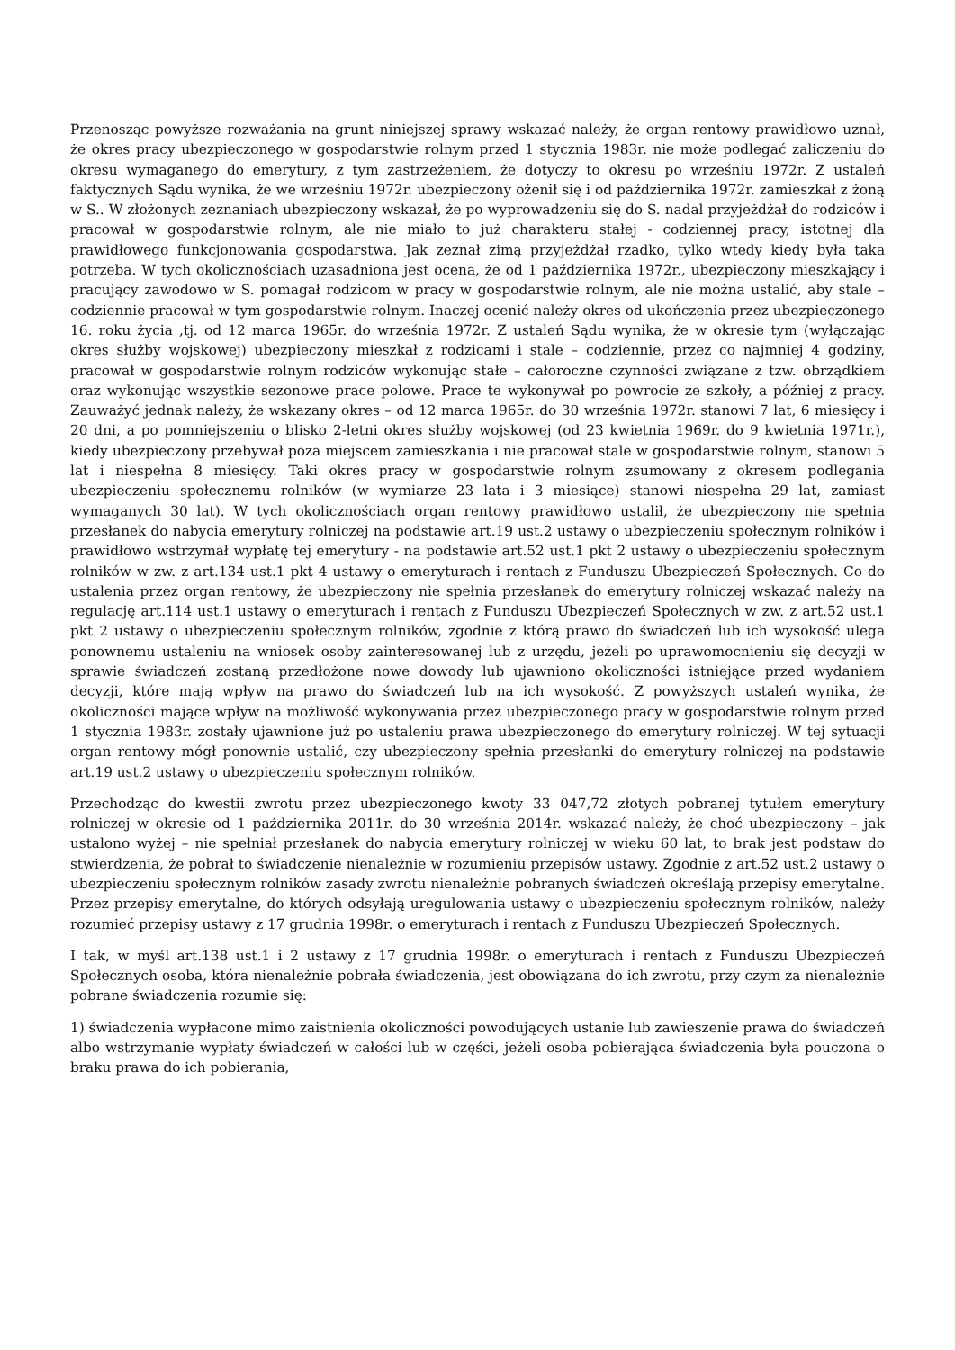Przenosząc powyższe rozważania na grunt niniejszej sprawy wskazać należy, że organ rentowy prawidłowo uznał, że okres pracy ubezpieczonego w gospodarstwie rolnym przed 1 stycznia 1983r. nie może podlegać zaliczeniu do okresu wymaganego do emerytury, z tym zastrzeżeniem, że dotyczy to okresu po wrześniu 1972r. Z ustaleń faktycznych Sądu wynika, że we wrześniu 1972r. ubezpieczony ożenił się i od października 1972r. zamieszkał z żoną w S.. W złożonych zeznaniach ubezpieczony wskazał, że po wyprowadzeniu się do S. nadal przyjeżdżał do rodziców i pracował w gospodarstwie rolnym, ale nie miało to już charakteru stałej - codziennej pracy, istotnej dla prawidłowego funkcjonowania gospodarstwa. Jak zeznał zimą przyjeżdżał rzadko, tylko wtedy kiedy była taka potrzeba. W tych okolicznościach uzasadniona jest ocena, że od 1 października 1972r., ubezpieczony mieszkający i pracujący zawodowo w S. pomagał rodzicom w pracy w gospodarstwie rolnym, ale nie można ustalić, aby stale – codziennie pracował w tym gospodarstwie rolnym. Inaczej ocenić należy okres od ukończenia przez ubezpieczonego 16. roku życia ,tj. od 12 marca 1965r. do września 1972r. Z ustaleń Sądu wynika, że w okresie tym (wyłączając okres służby wojskowej) ubezpieczony mieszkał z rodzicami i stale – codziennie, przez co najmniej 4 godziny, pracował w gospodarstwie rolnym rodziców wykonując stałe – całoroczne czynności związane z tzw. obrządkiem oraz wykonując wszystkie sezonowe prace polowe. Prace te wykonywał po powrocie ze szkoły, a później z pracy. Zauważyć jednak należy, że wskazany okres – od 12 marca 1965r. do 30 września 1972r. stanowi 7 lat, 6 miesięcy i 20 dni, a po pomniejszeniu o blisko 2-letni okres służby wojskowej (od 23 kwietnia 1969r. do 9 kwietnia 1971r.), kiedy ubezpieczony przebywał poza miejscem zamieszkania i nie pracował stale w gospodarstwie rolnym, stanowi 5 lat i niespełna 8 miesięcy. Taki okres pracy w gospodarstwie rolnym zsumowany z okresem podlegania ubezpieczeniu społecznemu rolników (w wymiarze 23 lata i 3 miesiące) stanowi niespełna 29 lat, zamiast wymaganych 30 lat). W tych okolicznościach organ rentowy prawidłowo ustalił, że ubezpieczony nie spełnia przesłanek do nabycia emerytury rolniczej na podstawie art.19 ust.2 ustawy o ubezpieczeniu społecznym rolników i prawidłowo wstrzymał wypłatę tej emerytury - na podstawie art.52 ust.1 pkt 2 ustawy o ubezpieczeniu społecznym rolników w zw. z art.134 ust.1 pkt 4 ustawy o emeryturach i rentach z Funduszu Ubezpieczeń Społecznych. Co do ustalenia przez organ rentowy, że ubezpieczony nie spełnia przesłanek do emerytury rolniczej wskazać należy na regulację art.114 ust.1 ustawy o emeryturach i rentach z Funduszu Ubezpieczeń Społecznych w zw. z art.52 ust.1 pkt 2 ustawy o ubezpieczeniu społecznym rolników, zgodnie z którą prawo do świadczeń lub ich wysokość ulega ponownemu ustaleniu na wniosek osoby zainteresowanej lub z urzędu, jeżeli po uprawomocnieniu się decyzji w sprawie świadczeń zostaną przedłożone nowe dowody lub ujawniono okoliczności istniejące przed wydaniem decyzji, które mają wpływ na prawo do świadczeń lub na ich wysokość. Z powyższych ustaleń wynika, że okoliczności mające wpływ na możliwość wykonywania przez ubezpieczonego pracy w gospodarstwie rolnym przed 1 stycznia 1983r. zostały ujawnione już po ustaleniu prawa ubezpieczonego do emerytury rolniczej. W tej sytuacji organ rentowy mógł ponownie ustalić, czy ubezpieczony spełnia przesłanki do emerytury rolniczej na podstawie art.19 ust.2 ustawy o ubezpieczeniu społecznym rolników.
Przechodząc do kwestii zwrotu przez ubezpieczonego kwoty 33 047,72 złotych pobranej tytułem emerytury rolniczej w okresie od 1 października 2011r. do 30 września 2014r. wskazać należy, że choć ubezpieczony – jak ustalono wyżej – nie spełniał przesłanek do nabycia emerytury rolniczej w wieku 60 lat, to brak jest podstaw do stwierdzenia, że pobrał to świadczenie nienależnie w rozumieniu przepisów ustawy. Zgodnie z art.52 ust.2 ustawy o ubezpieczeniu społecznym rolników zasady zwrotu nienależnie pobranych świadczeń określają przepisy emerytalne. Przez przepisy emerytalne, do których odsyłają uregulowania ustawy o ubezpieczeniu społecznym rolników, należy rozumieć przepisy ustawy z 17 grudnia 1998r. o emeryturach i rentach z Funduszu Ubezpieczeń Społecznych.
I tak, w myśl art.138 ust.1 i 2 ustawy z 17 grudnia 1998r. o emeryturach i rentach z Funduszu Ubezpieczeń Społecznych osoba, która nienależnie pobrała świadczenia, jest obowiązana do ich zwrotu, przy czym za nienależnie pobrane świadczenia rozumie się:
1) świadczenia wypłacone mimo zaistnienia okoliczności powodujących ustanie lub zawieszenie prawa do świadczeń albo wstrzymanie wypłaty świadczeń w całości lub w części, jeżeli osoba pobierająca świadczenia była pouczona o braku prawa do ich pobierania,